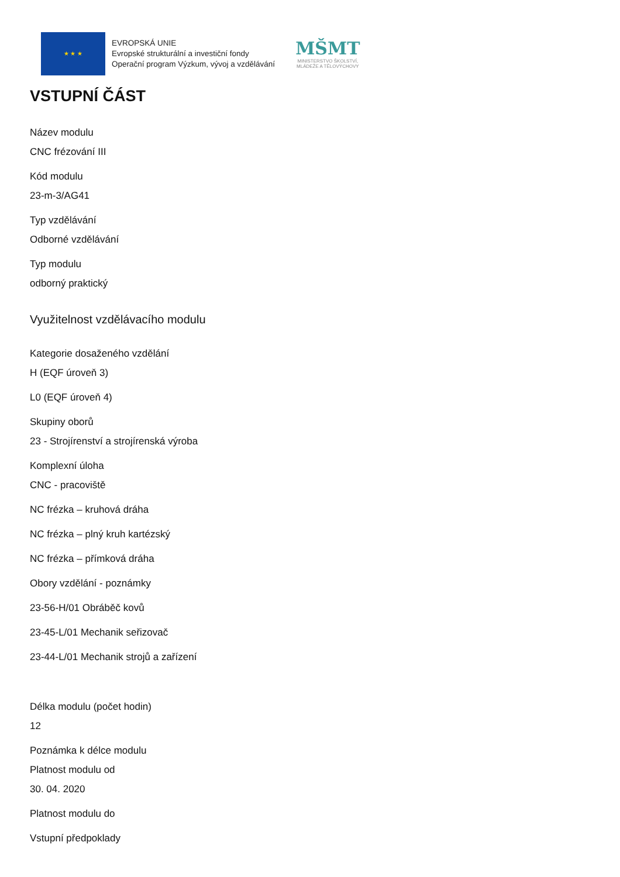★ ★ ★
EVROPSKÁ UNIE
Evropské strukturální a investiční fondy
Operační program Výzkum, vývoj a vzdělávání
MŠMT
MINISTERSTVO ŠKOLSTVÍ,
MLÁDEŽE A TĚLOVÝCHOVY
VSTUPNÍ ČÁST
Název modulu
CNC frézování III
Kód modulu
23-m-3/AG41
Typ vzdělávání
Odborné vzdělávání
Typ modulu
odborný praktický
Využitelnost vzdělávacího modulu
Kategorie dosaženého vzdělání
H (EQF úroveň 3)
L0 (EQF úroveň 4)
Skupiny oborů
23 - Strojírenství a strojírenská výroba
Komplexní úloha
CNC - pracoviště
NC frézka – kruhová dráha
NC frézka – plný kruh kartézský
NC frézka – přímková dráha
Obory vzdělání - poznámky
23-56-H/01 Obráběč kovů
23-45-L/01 Mechanik seřizovač
23-44-L/01 Mechanik strojů a zařízení
Délka modulu (počet hodin)
12
Poznámka k délce modulu
Platnost modulu od
30. 04. 2020
Platnost modulu do
Vstupní předpoklady